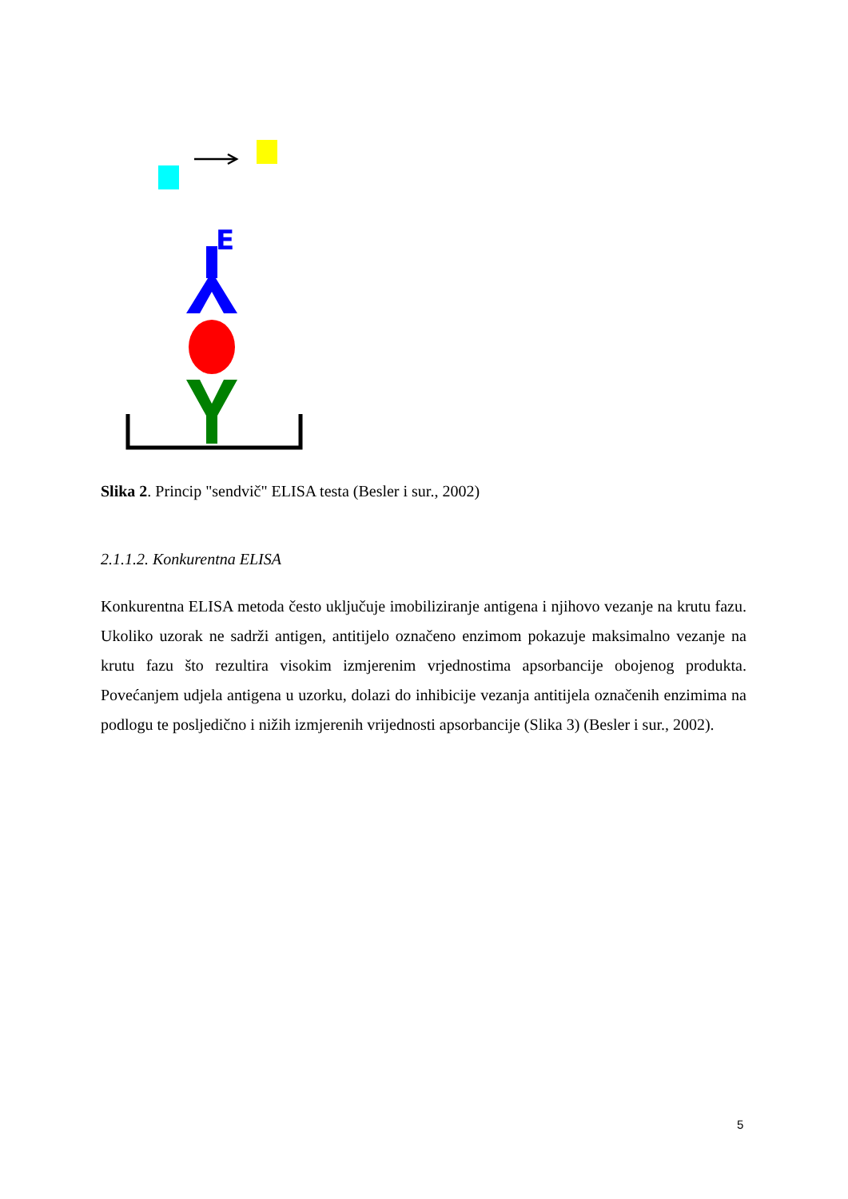E
Slika 2. Princip "sendvič" ELISA testa (Besler i sur., 2002)
2.1.1.2. Konkurentna ELISA
Konkurentna ELISA metoda često uključuje imobiliziranje antigena i njihovo vezanje na krutu fazu. Ukoliko uzorak ne sadrži antigen, antitijelo označeno enzimom pokazuje maksimalno vezanje na krutu fazu što rezultira visokim izmjerenim vrjednostima apsorbancije obojenog produkta. Povećanjem udjela antigena u uzorku, dolazi do inhibicije vezanja antitijela označenih enzimima na podlogu te posljedično i nižih izmjerenih vrijednosti apsorbancije (Slika 3) (Besler i sur., 2002).
5